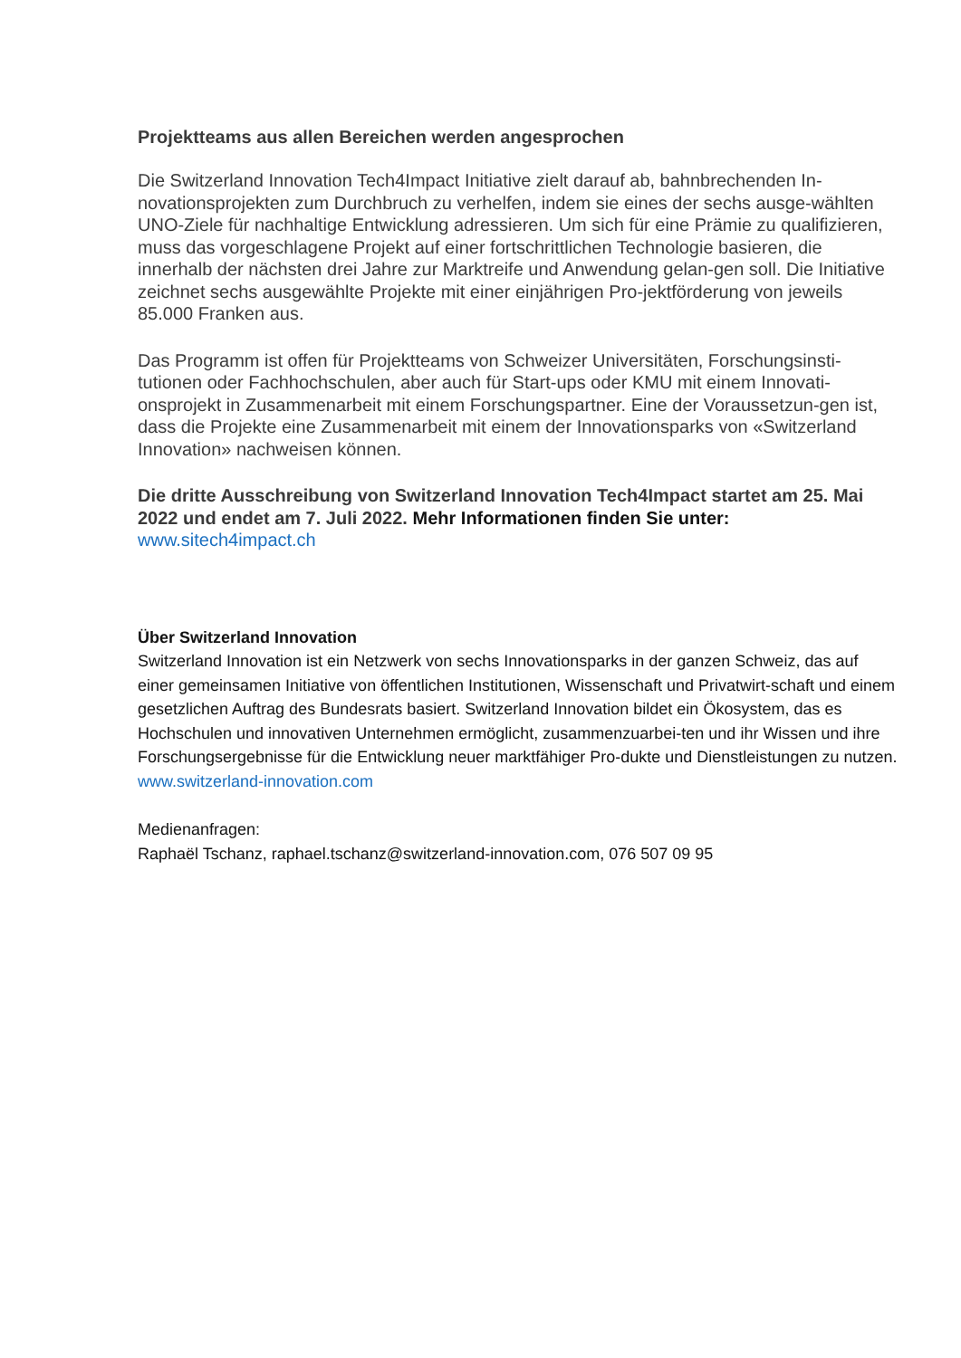Projektteams aus allen Bereichen werden angesprochen
Die Switzerland Innovation Tech4Impact Initiative zielt darauf ab, bahnbrechenden In-novationsprojekten zum Durchbruch zu verhelfen, indem sie eines der sechs ausge-wählten UNO-Ziele für nachhaltige Entwicklung adressieren. Um sich für eine Prämie zu qualifizieren, muss das vorgeschlagene Projekt auf einer fortschrittlichen Technologie basieren, die innerhalb der nächsten drei Jahre zur Marktreife und Anwendung gelan-gen soll. Die Initiative zeichnet sechs ausgewählte Projekte mit einer einjährigen Pro-jektförderung von jeweils 85.000 Franken aus.
Das Programm ist offen für Projektteams von Schweizer Universitäten, Forschungsinsti-tutionen oder Fachhochschulen, aber auch für Start-ups oder KMU mit einem Innovati-onsprojekt in Zusammenarbeit mit einem Forschungspartner. Eine der Voraussetzun-gen ist, dass die Projekte eine Zusammenarbeit mit einem der Innovationsparks von «Switzerland Innovation» nachweisen können.
Die dritte Ausschreibung von Switzerland Innovation Tech4Impact startet am 25. Mai 2022 und endet am 7. Juli 2022. Mehr Informationen finden Sie unter:
www.sitech4impact.ch
Über Switzerland Innovation
Switzerland Innovation ist ein Netzwerk von sechs Innovationsparks in der ganzen Schweiz, das auf einer gemeinsamen Initiative von öffentlichen Institutionen, Wissenschaft und Privatwirt-schaft und einem gesetzlichen Auftrag des Bundesrats basiert. Switzerland Innovation bildet ein Ökosystem, das es Hochschulen und innovativen Unternehmen ermöglicht, zusammenzuarbei-ten und ihr Wissen und ihre Forschungsergebnisse für die Entwicklung neuer marktfähiger Pro-dukte und Dienstleistungen zu nutzen. www.switzerland-innovation.com
Medienanfragen:
Raphaël Tschanz, raphael.tschanz@switzerland-innovation.com, 076 507 09 95